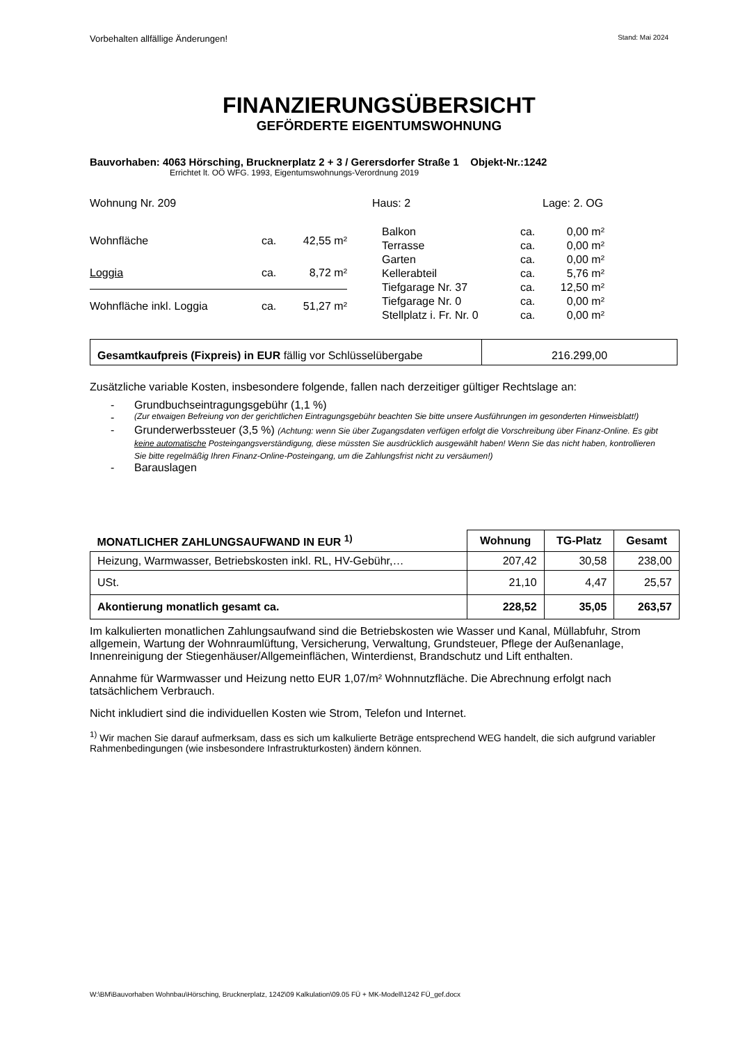Vorbehalten allfällige Änderungen! Stand: Mai 2024
FINANZIERUNGSÜBERSICHT
GEFÖRDERTE EIGENTUMSWOHNUNG
Bauvorhaben: 4063 Hörsching, Brucknerplatz 2 + 3 / Gerersdorfer Straße 1 Objekt-Nr.:1242
Errichtet lt. OÖ WFG. 1993, Eigentumswohnungs-Verordnung 2019
Wohnung Nr. 209 Haus: 2 Lage: 2. OG
| Wohnfläche | ca. | 42,55 m² |
| Loggia | ca. | 8,72 m² |
| Wohnfläche inkl. Loggia | ca. | 51,27 m² |
| Balkon | ca. | 0,00 m² |
| Terrasse | ca. | 0,00 m² |
| Garten | ca. | 0,00 m² |
| Kellerabteil | ca. | 5,76 m² |
| Tiefgarage Nr. 37 | ca. | 12,50 m² |
| Tiefgarage Nr. 0 | ca. | 0,00 m² |
| Stellplatz i. Fr. Nr. 0 | ca. | 0,00 m² |
| Gesamtkaufpreis (Fixpreis) in EUR fällig vor Schlüsselübergabe | 216.299,00 |
Zusätzliche variable Kosten, insbesondere folgende, fallen nach derzeitiger gültiger Rechtslage an:
- Grundbuchseintragungsgebühr (1,1 %)
- (Zur etwaigen Befreiung von der gerichtlichen Eintragungsgebühr beachten Sie bitte unsere Ausführungen im gesonderten Hinweisblatt!)
- Grunderwerbssteuer (3,5 %) (Achtung: wenn Sie über Zugangsdaten verfügen erfolgt die Vorschreibung über Finanz-Online. Es gibt keine automatische Posteingangsverständigung, diese müssten Sie ausdrücklich ausgewählt haben! Wenn Sie das nicht haben, kontrollieren Sie bitte regelmäßig Ihren Finanz-Online-Posteingang, um die Zahlungsfrist nicht zu versäumen!)
- Barauslagen
| MONATLICHER ZAHLUNGSAUFWAND IN EUR <sup>1)</sup> | Wohnung | TG-Platz | Gesamt |
| --- | --- | --- | --- |
| Heizung, Warmwasser, Betriebskosten inkl. RL, HV-Gebühr,… | 207,42 | 30,58 | 238,00 |
| USt. | 21,10 | 4,47 | 25,57 |
| Akontierung monatlich gesamt ca. | 228,52 | 35,05 | 263,57 |
Im kalkulierten monatlichen Zahlungsaufwand sind die Betriebskosten wie Wasser und Kanal, Müllabfuhr, Strom allgemein, Wartung der Wohnraumlüftung, Versicherung, Verwaltung, Grundsteuer, Pflege der Außenanlage, Innenreinigung der Stiegenhäuser/Allgemeinflächen, Winterdienst, Brandschutz und Lift enthalten.
Annahme für Warmwasser und Heizung netto EUR 1,07/m² Wohnnutzfläche. Die Abrechnung erfolgt nach tatsächlichem Verbrauch.
Nicht inkludiert sind die individuellen Kosten wie Strom, Telefon und Internet.
<sup>1)</sup> Wir machen Sie darauf aufmerksam, dass es sich um kalkulierte Beträge entsprechend WEG handelt, die sich aufgrund variabler Rahmenbedingungen (wie insbesondere Infrastrukturkosten) ändern können.
W:\BM\Bauvorhaben Wohnbau\Hörsching, Brucknerplatz, 1242\09 Kalkulation\09.05 FÜ + MK-Modell\1242 FÜ_gef.docx